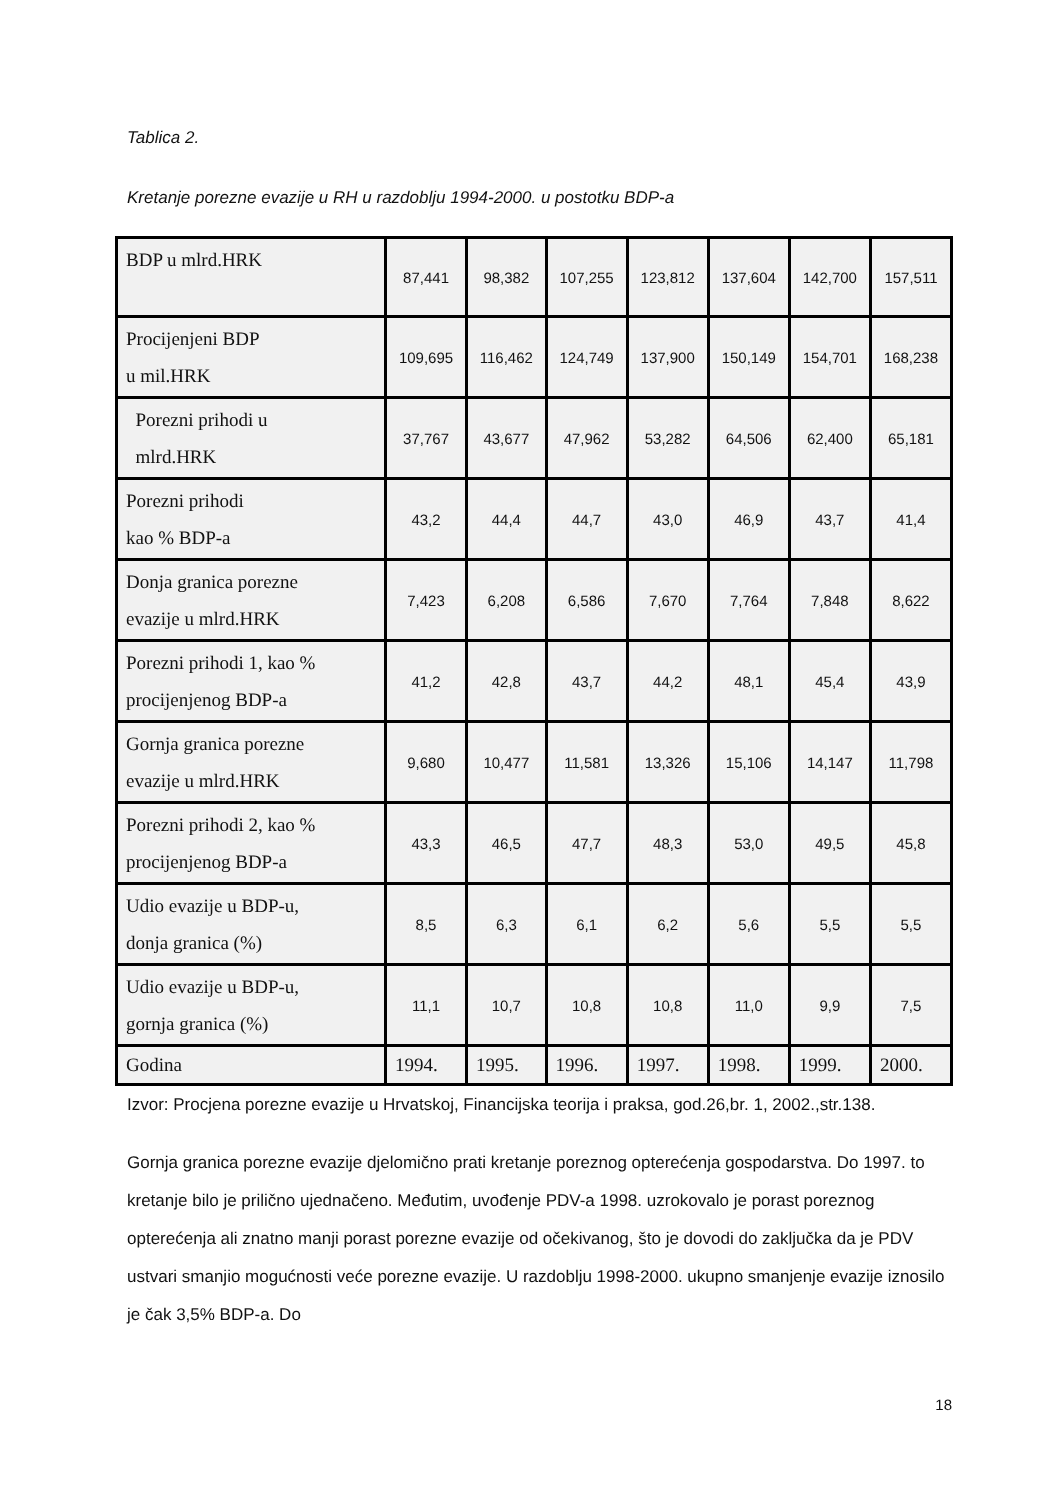Tablica 2.
Kretanje porezne evazije u RH u razdoblju 1994-2000. u postotku BDP-a
| BDP u mlrd.HRK | 87,441 | 98,382 | 107,255 | 123,812 | 137,604 | 142,700 | 157,511 |
| Procijenjeni BDP u mil.HRK | 109,695 | 116,462 | 124,749 | 137,900 | 150,149 | 154,701 | 168,238 |
| Porezni prihodi u mlrd.HRK | 37,767 | 43,677 | 47,962 | 53,282 | 64,506 | 62,400 | 65,181 |
| Porezni prihodi kao % BDP-a | 43,2 | 44,4 | 44,7 | 43,0 | 46,9 | 43,7 | 41,4 |
| Donja granica porezne evazije u mlrd.HRK | 7,423 | 6,208 | 6,586 | 7,670 | 7,764 | 7,848 | 8,622 |
| Porezni prihodi 1, kao % procijenjenog BDP-a | 41,2 | 42,8 | 43,7 | 44,2 | 48,1 | 45,4 | 43,9 |
| Gornja granica porezne evazije u mlrd.HRK | 9,680 | 10,477 | 11,581 | 13,326 | 15,106 | 14,147 | 11,798 |
| Porezni prihodi 2, kao % procijenjenog BDP-a | 43,3 | 46,5 | 47,7 | 48,3 | 53,0 | 49,5 | 45,8 |
| Udio evazije u BDP-u, donja granica (%) | 8,5 | 6,3 | 6,1 | 6,2 | 5,6 | 5,5 | 5,5 |
| Udio evazije u BDP-u, gornja granica (%) | 11,1 | 10,7 | 10,8 | 10,8 | 11,0 | 9,9 | 7,5 |
| Godina | 1994. | 1995. | 1996. | 1997. | 1998. | 1999. | 2000. |
Izvor: Procjena porezne evazije u Hrvatskoj, Financijska teorija i praksa, god.26,br. 1, 2002.,str.138.
Gornja granica porezne evazije djelomično prati kretanje poreznog opterećenja gospodarstva. Do 1997. to kretanje bilo je prilično ujednačeno. Međutim, uvođenje PDV-a 1998. uzrokovalo je porast poreznog opterećenja ali znatno manji porast porezne evazije od očekivanog, što je dovodi do zaključka da je PDV ustvari smanjio mogućnosti veće porezne evazije. U razdoblju 1998-2000. ukupno smanjenje evazije iznosilo je čak 3,5% BDP-a. Do
18